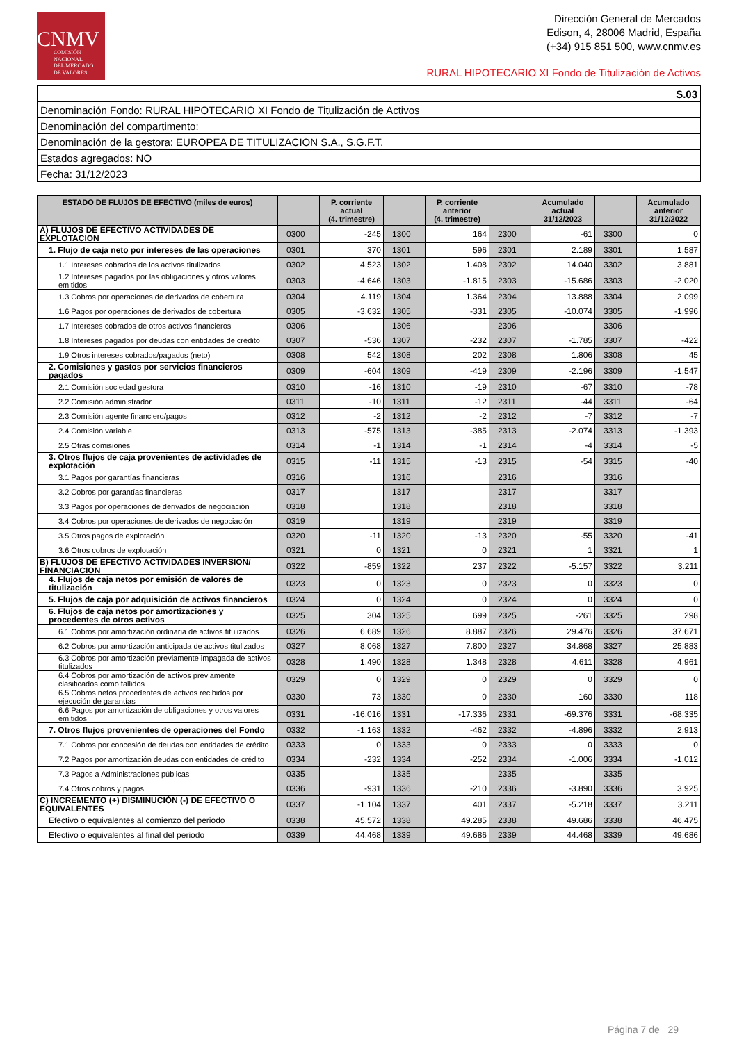CNMV
COMISIÓN
NACIONAL
DEL MERCADO
DE VALORES
Dirección General de Mercados
Edison, 4, 28006 Madrid, España
(+34) 915 851 500, www.cnmv.es
RURAL HIPOTECARIO XI Fondo de Titulización de Activos
| S.03 |
| Denominación Fondo: RURAL HIPOTECARIO XI Fondo de Titulización de Activos |
| Denominación del compartimento: |
| Denominación de la gestora: EUROPEA DE TITULIZACION S.A., S.G.F.T. |
| Estados agregados: NO |
| Fecha: 31/12/2023 |
| ESTADO DE FLUJOS DE EFECTIVO (miles de euros) | | P. corriente actual (4. trimestre) | | P. corriente anterior (4. trimestre) | | Acumulado actual 31/12/2023 | | Acumulado anterior 31/12/2022 |
| --- | --- | --- | --- | --- | --- | --- | --- | --- |
| A) FLUJOS DE EFECTIVO ACTIVIDADES DE EXPLOTACION | 0300 | -245 | 1300 | 164 | 2300 | -61 | 3300 | 0 |
| 1. Flujo de caja neto por intereses de las operaciones | 0301 | 370 | 1301 | 596 | 2301 | 2.189 | 3301 | 1.587 |
| 1.1 Intereses cobrados de los activos titulizados | 0302 | 4.523 | 1302 | 1.408 | 2302 | 14.040 | 3302 | 3.881 |
| 1.2 Intereses pagados por las obligaciones y otros valores emitidos | 0303 | -4.646 | 1303 | -1.815 | 2303 | -15.686 | 3303 | -2.020 |
| 1.3 Cobros por operaciones de derivados de cobertura | 0304 | 4.119 | 1304 | 1.364 | 2304 | 13.888 | 3304 | 2.099 |
| 1.6 Pagos por operaciones de derivados de cobertura | 0305 | -3.632 | 1305 | -331 | 2305 | -10.074 | 3305 | -1.996 |
| 1.7 Intereses cobrados de otros activos financieros | 0306 | | 1306 | | 2306 | | 3306 | |
| 1.8 Intereses pagados por deudas con entidades de crédito | 0307 | -536 | 1307 | -232 | 2307 | -1.785 | 3307 | -422 |
| 1.9 Otros intereses cobrados/pagados (neto) | 0308 | 542 | 1308 | 202 | 2308 | 1.806 | 3308 | 45 |
| 2. Comisiones y gastos por servicios financieros pagados | 0309 | -604 | 1309 | -419 | 2309 | -2.196 | 3309 | -1.547 |
| 2.1 Comisión sociedad gestora | 0310 | -16 | 1310 | -19 | 2310 | -67 | 3310 | -78 |
| 2.2 Comisión administrador | 0311 | -10 | 1311 | -12 | 2311 | -44 | 3311 | -64 |
| 2.3 Comisión agente financiero/pagos | 0312 | -2 | 1312 | -2 | 2312 | -7 | 3312 | -7 |
| 2.4 Comisión variable | 0313 | -575 | 1313 | -385 | 2313 | -2.074 | 3313 | -1.393 |
| 2.5 Otras comisiones | 0314 | -1 | 1314 | -1 | 2314 | -4 | 3314 | -5 |
| 3. Otros flujos de caja provenientes de actividades de explotación | 0315 | -11 | 1315 | -13 | 2315 | -54 | 3315 | -40 |
| 3.1 Pagos por garantías financieras | 0316 | | 1316 | | 2316 | | 3316 | |
| 3.2 Cobros por garantías financieras | 0317 | | 1317 | | 2317 | | 3317 | |
| 3.3 Pagos por operaciones de derivados de negociación | 0318 | | 1318 | | 2318 | | 3318 | |
| 3.4 Cobros por operaciones de derivados de negociación | 0319 | | 1319 | | 2319 | | 3319 | |
| 3.5 Otros pagos de explotación | 0320 | -11 | 1320 | -13 | 2320 | -55 | 3320 | -41 |
| 3.6 Otros cobros de explotación | 0321 | 0 | 1321 | 0 | 2321 | 1 | 3321 | 1 |
| B) FLUJOS DE EFECTIVO ACTIVIDADES INVERSION/ FINANCIACION | 0322 | -859 | 1322 | 237 | 2322 | -5.157 | 3322 | 3.211 |
| 4. Flujos de caja netos por emisión de valores de titulización | 0323 | 0 | 1323 | 0 | 2323 | 0 | 3323 | 0 |
| 5. Flujos de caja por adquisición de activos financieros | 0324 | 0 | 1324 | 0 | 2324 | 0 | 3324 | 0 |
| 6. Flujos de caja netos por amortizaciones y procedentes de otros activos | 0325 | 304 | 1325 | 699 | 2325 | -261 | 3325 | 298 |
| 6.1 Cobros por amortización ordinaria de activos titulizados | 0326 | 6.689 | 1326 | 8.887 | 2326 | 29.476 | 3326 | 37.671 |
| 6.2 Cobros por amortización anticipada de activos titulizados | 0327 | 8.068 | 1327 | 7.800 | 2327 | 34.868 | 3327 | 25.883 |
| 6.3 Cobros por amortización previamente impagada de activos titulizados | 0328 | 1.490 | 1328 | 1.348 | 2328 | 4.611 | 3328 | 4.961 |
| 6.4 Cobros por amortización de activos previamente clasificados como fallidos | 0329 | 0 | 1329 | 0 | 2329 | 0 | 3329 | 0 |
| 6.5 Cobros netos procedentes de activos recibidos por ejecución de garantías | 0330 | 73 | 1330 | 0 | 2330 | 160 | 3330 | 118 |
| 6.6 Pagos por amortización de obligaciones y otros valores emitidos | 0331 | -16.016 | 1331 | -17.336 | 2331 | -69.376 | 3331 | -68.335 |
| 7. Otros flujos provenientes de operaciones del Fondo | 0332 | -1.163 | 1332 | -462 | 2332 | -4.896 | 3332 | 2.913 |
| 7.1 Cobros por concesión de deudas con entidades de crédito | 0333 | 0 | 1333 | 0 | 2333 | 0 | 3333 | 0 |
| 7.2 Pagos por amortización deudas con entidades de crédito | 0334 | -232 | 1334 | -252 | 2334 | -1.006 | 3334 | -1.012 |
| 7.3 Pagos a Administraciones públicas | 0335 | | 1335 | | 2335 | | 3335 | |
| 7.4 Otros cobros y pagos | 0336 | -931 | 1336 | -210 | 2336 | -3.890 | 3336 | 3.925 |
| C) INCREMENTO (+) DISMINUCIÓN (-) DE EFECTIVO O EQUIVALENTES | 0337 | -1.104 | 1337 | 401 | 2337 | -5.218 | 3337 | 3.211 |
| Efectivo o equivalentes al comienzo del periodo | 0338 | 45.572 | 1338 | 49.285 | 2338 | 49.686 | 3338 | 46.475 |
| Efectivo o equivalentes al final del periodo | 0339 | 44.468 | 1339 | 49.686 | 2339 | 44.468 | 3339 | 49.686 |
Página 7 de 29